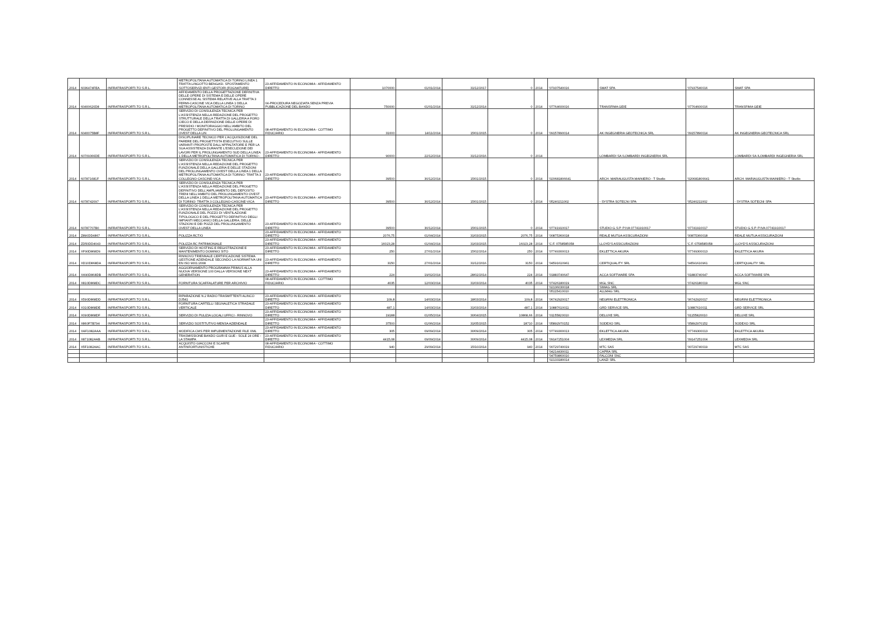| 2014 | 6036474FEA | INFRATRASPORTI.TO S.R.L. | METROPOLITANA AUTOMATICA DI TORINO LINEA 1 TRATTA LINGOTTO BENGASI. SPOSTAMENTO SOTTOSERVIZI ENTI GESTORI (FOGNATURE) | 23-AFFIDAMENTO IN ECONOMIA - AFFIDAMENTO DIRETTO | 1070000 | 01/01/2014 | 31/12/2017 | 0 | 2014 | '07937540016 | SMAT SPA | '07937540016 | SMAT SPA |
| 2014 | 60400620D8 | INFRATRASPORTI.TO S.R.L. | AFFIDAMENTO DELLA PROGETTAZIONE DEFINITIVA DELLE OPERE DI SISTEMA E DELLE OPERE CONNESSE AL SISTEMA RELATIVE ALLA TRATTA 3 FERMI-CASCINE VICA DELLA LINEA 1 DELLA METROPOLITANA AUTOMATICA DI TORINO | 04-PROCEDURA NEGOZIATA SENZA PREVIA PUBBLICAZIONE DEL BANDO | 750000 | 01/01/2014 | 31/12/2014 | 0 | 2014 | '07764600016 | TRANSFIMA GEIE | '07764600016 | TRANSFIMA GEIE |
| 2014 | 6040075B8F | INFRATRASPORTI.TO S.R.L. | SERVIZIO DI CONSULENZA TECNICA PER L'ASSISTENZA NELLA REDAZIONE DEL PROGETTO STRUTTURALE DELLA TRATTA DI GALLERIA A FORO CIECO E DELLA DEFINIZIONE DELLE OPERE DI PRESIDIO / MONITORAGGIO NELL'AMBITO DEL PROGETTO DEFINITIVO DEL PROLUNGAMENTO OVEST DELLA LIN | 08-AFFIDAMENTO IN ECONOMIA - COTTIMO FIDUCIARIO | 31000 | 14/11/2014 | 15/01/2015 | 0 | 2014 | '09157890014 | AK INGEGNERIA GEOTECNICA SRL | '09157890014 | AK INGEGNERIA GEOTECNICA SRL |
| 2014 | 60709366DE | INFRATRASPORTI.TO S.R.L. | DISCIPLINARE TECNICO PER L'ACQUISIZIONE DEL PARERE DEL PROGETTISTA ESECUTIVO SULLE VARIANTI PROPOSTE DALL'APPALTATORE E PER LA SUA ASSISTENZA DURANTE L'ESECUZIONE DEI LAVORI PER IL PROLUNGAMENTO SUD DELLA LINEA 1 DELLA METROPOLITANA AUTOMATICA DI TORINO - | 23-AFFIDAMENTO IN ECONOMIA - AFFIDAMENTO DIRETTO | 90000 | 22/12/2014 | 31/12/2016 | 0 | 2014 | | LOMBARDI SA /LOMBARDI INGEGNERIA SRL | | LOMBARDI SA /LOMBARDI INGEGNERIA SRL |
| 2014 | 607871681F | INFRATRASPORTI.TO S.R.L. | SERVIZIO DI CONSULENZA TECNICA PER L'ASSISTENZA NELLA REDAZIONE DEL PROGETTO FUNZIONALE DELLA GALLERIA E DELLE STAZIONI DEL PROLUNGAMENTO OVEST DELLA LINEA 1 DELLA METROPOLITANA AUTOMATICA DI TORINO: TRATTA 3 COLLEGNO-CASCINE-VICA | 23-AFFIDAMENTO IN ECONOMIA - AFFIDAMENTO DIRETTO | 39500 | 30/12/2014 | 15/01/2015 | 0 | 2014 | '020681806641 | ARCH. MARIAUGUSTA MAINIERO - T Studio | '020681806641 | ARCH. MARIAUGUSTA MAINIERO - T Studio |
| 2014 | 6078742097 | INFRATRASPORTI.TO S.R.L. | SERVIZIO DI CONSULENZA TECNICA PER L'ASSISTENZA NELLA REDAZIONE DEL PROGETTO DEFINITIVO DELL'AMPLIAMENTO DEL DEPOSITO TRENI NELL'AMBITO DEL PROLUNGAMENTO OVEST DELLA LINEA 1 DELLA METROPOLITANA AUTOMATICA DI TORINO: TRATTA 3 COLLEGNO-CASCINE-VICA | 23-AFFIDAMENTO IN ECONOMIA - AFFIDAMENTO DIRETTO | 39500 | 30/12/2014 | 15/01/2015 | 0 | 2014 | '05240211002 | - SYSTRA SOTECNI SPA | '05240211002 | - SYSTRA SOTECNI SPA |
| 2014 | 60787707B0 | INFRATRASPORTI.TO S.R.L. | SERVIZIO DI CONSULENZA TECNICA PER L'ASSISTENZA NELLA REDAZIONE DEL PROGETTO FUNZIONALE DEL POZZO DI VENTILAZIONE TIPOLOGICO E DEL PROGETTO DEFINITIVO DEGLI IMPIANTI MECCANICI DELLA GALLERIA, DELLE STAZIONI E DEI POZZI DEL PROLUNGAMENTO OVEST DELLA LINEA | 23-AFFIDAMENTO IN ECONOMIA - AFFIDAMENTO DIRETTO | 39500 | 30/12/2014 | 15/01/2015 | 0 | 2014 | '07741910017 | STUDIO G.S.P. P.IVA 07741910017 | '07741910017 | STUDIO G.S.P. P.IVA 07741910017 |
| 2014 | Z890DD4867 | INFRATRASPORTI.TO S.R.L. | POLIZZA RCT/O | 23-AFFIDAMENTO IN ECONOMIA - AFFIDAMENTO DIRETTO | 2076,75 | 01/04/2014 | 31/03/2015 | 2076,75 | 2014 | '00875360018 | REALE MUTUA ASSICURAZIONI | '00875360018 | REALE MUTUA ASSICURAZIONI |
| 2014 | ZD50DD4043 | INFRATRASPORTI.TO S.R.L. | POLIZZA RC PATRIMONIALE | 23-AFFIDAMENTO IN ECONOMIA - AFFIDAMENTO DIRETTO | 16023,28 | 01/04/2014 | 31/03/2015 | 16023,28 | 2014 | 'C.F. 0758585058 | LLOYD'S ASSICURAZIONI | 'C.F. 0758585058 | LLOYD'S ASSICURAZIONI |
| 2014 | XF90D868D9 | INFRATRASPORTI.TO S.R.L. | SERVIZIO DI HOSTING E REGISTRAZIONE E MANTENIMENTO DOMINIO SITO | 23-AFFIDAMENTO IN ECONOMIA - AFFIDAMENTO DIRETTO | 250 | 27/01/2014 | 15/02/2014 | 250 | 2014 | '07749300013 | EKLETTICA AKURA | '07749300013 | EKLETTICA AKURA |
| 2014 | XD10D868DA | INFRATRASPORTI.TO S.R.L. | RINNOVO TRIENNALE CERTIFICAZIONE SISTEMA GESTIONE AZIENDALE SECONDO LA NORMATIVA UNI EN ISO 9001:2008 | 23-AFFIDAMENTO IN ECONOMIA - AFFIDAMENTO DIRETTO | 3150 | 27/01/2014 | 31/12/2016 | 3150 | 2014 | '04591610961 | CERTIQUALITY SRL | '04591610961 | CERTIQUALITY SRL |
| 2014 | XA90D868DB | INFRATRASPORTI.TO S.R.L. | AGGIORNAMENTO PROGRAMMA PRIMUS ALLA NUOVA VERSIONE 100 DALLA VERSIONE NEXT GENERATION | 23-AFFIDAMENTO IN ECONOMIA - AFFIDAMENTO DIRETTO | 224 | 19/02/2014 | 28/02/2014 | 224 | 2014 | '01883740647 | ACCA SOFTWARE SPA | '01883740647 | ACCA SOFTWARE SPA |
| 2014 | X810D868DC | INFRATRASPORTI.TO S.R.L. | FORNITURA SCAFFALATURE PER ARCHIVIO | 08-AFFIDAMENTO IN ECONOMIA - COTTIMO FIDUCIARIO | 4035 | 12/03/2014 | 31/03/2014 | 4035 | 2014 | '07426180019 | MGL SNC | '07426180019 | MGL SNC |
| | | | | | | | | | | '02136030018 | SIMAG SRL | | |
| | | | | | | | | | | '05115410010 | ALLMAG SRL | | |
| 2014 | X590D868DD | INFRATRASPORTI.TO S.R.L. | RIPARAZIONE N.2 RADIO TRASMITTENTI ALINCO DJ541 | 23-AFFIDAMENTO IN ECONOMIA - AFFIDAMENTO DIRETTO | 109,8 | 14/03/2014 | 18/03/2014 | 109,8 | 2014 | '06742920017 | NEGRINI ELETTRONICA | '06742920017 | NEGRINI ELETTRONICA |
| 2014 | X310D868DE | INFRATRASPORTI.TO S.R.L. | FORNITURA CARTELLI SEGNALETICA STRADALE VERTICALE | 23-AFFIDAMENTO IN ECONOMIA - AFFIDAMENTO DIRETTO | 487,1 | 14/03/2014 | 31/03/2014 | 487,1 | 2014 | '10887610011 | GRD SERVICE SRL | '10887610011 | GRD SERVICE SRL |
| 2014 | X090D868DF | INFRATRASPORTI.TO S.R.L. | SERVIZIO DI PULIZIA LOCALI UFFICI - RINNOVO | 23-AFFIDAMENTO IN ECONOMIA - AFFIDAMENTO DIRETTO | 19188 | 01/05/2014 | 30/04/2015 | 10868,66 | 2014 | '01155820010 | DELUXE SRL | '01155820010 | DELUXE SRL |
| 2014 | X860F7B794 | INFRATRASPORTI.TO S.R.L. | SERVIZIO SOSTITUTIVO MENSA AZIENDALE | 23-AFFIDAMENTO IN ECONOMIA - AFFIDAMENTO DIRETTO | 37500 | 01/06/2014 | 31/05/2015 | 18710 | 2014 | '05892970152 | SODEXO SRL | '05892970152 | SODEXO SRL |
| 2014 | XAF1082AAA | INFRATRASPORTI.TO S.R.L. | MODIFICA CMS PER IMPLEMENTAZIONE FILE XML | 23-AFFIDAMENTO IN ECONOMIA - AFFIDAMENTO DIRETTO | 305 | 09/09/2014 | 30/09/2014 | 305 | 2014 | '07749300013 | EKLETTICA AKURA | '07749300013 | EKLETTICA AKURA |
| 2014 | X871082AAB | INFRATRASPORTI.TO S.R.L. | TRASMISSIONE BANDO GURI E GUE - SOLE 24 ORE - LA STAMPA | 23-AFFIDAMENTO IN ECONOMIA - AFFIDAMENTO DIRETTO | 4415,08 | 09/09/2014 | 30/09/2014 | 4415,08 | 2014 | '09147251004 | LEXMEDIA SRL | '09147251004 | LEXMEDIA SRL |
| 2014 | X5F1082AAC | INFRATRASPORTI.TO S.R.L. | ACQUISTO GIACCONI E SCARPE ANTINFORTUNISTICHE | 08-AFFIDAMENTO IN ECONOMIA - COTTIMO FIDUCIARIO | 940 | 29/09/2014 | 15/10/2014 | 940 | 2014 | '00729740019 | MTC SAS | '00729740019 | MTC SAS |
| | | | | | | | | | | '04214430011 | CAPRA SRL | | |
| | | | | | | | | | | '04759860010 | FALCONI SNC | | |
| | | | | | | | | | | '02133180014 | LANZI SRL | | |